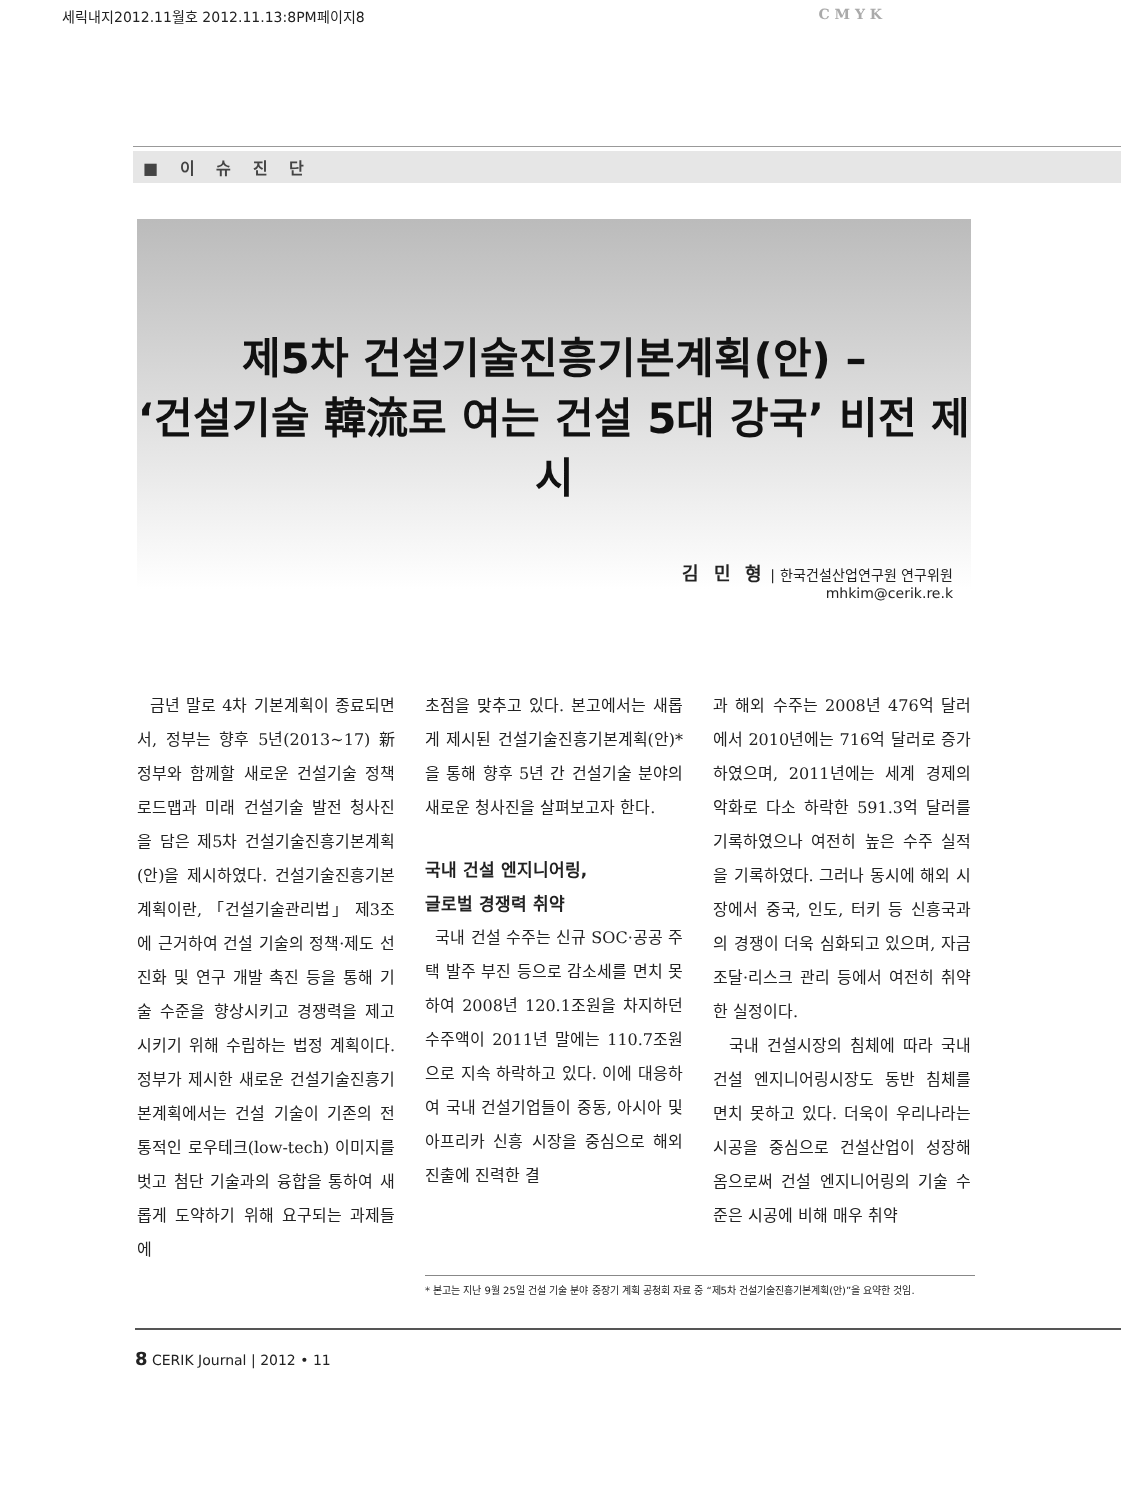세릭내지2012.11월호 2012.11.13:8PM페이지8 C M Y K
■ 이 슈 진 단
제5차 건설기술진흥기본계획(안) –
‘건설기술 韓流로 여는 건설 5대 강국’ 비전 제시
김 민 형 | 한국건설산업연구원 연구위원
mhkim@cerik.re.k
금년 말로 4차 기본계획이 종료되면서, 정부는 향후 5년(2013~17) 新정부와 함께할 새로운 건설기술 정책 로드맵과 미래 건설기술 발전 청사진을 담은 제5차 건설기술진흥기본계획(안)을 제시하였다. 건설기술진흥기본계획이란, 「건설기술관리법」 제3조에 근거하여 건설 기술의 정책·제도 선진화 및 연구 개발 촉진 등을 통해 기술 수준을 향상시키고 경쟁력을 제고시키기 위해 수립하는 법정 계획이다. 정부가 제시한 새로운 건설기술진흥기본계획에서는 건설 기술이 기존의 전통적인 로우테크(low-tech) 이미지를 벗고 첨단 기술과의 융합을 통하여 새롭게 도약하기 위해 요구되는 과제들에
초점을 맞추고 있다. 본고에서는 새롭게 제시된 건설기술진흥기본계획(안)*을 통해 향후 5년 간 건설기술 분야의 새로운 청사진을 살펴보고자 한다.
국내 건설 엔지니어링,
글로벌 경쟁력 취약
국내 건설 수주는 신규 SOC·공공 주택 발주 부진 등으로 감소세를 면치 못하여 2008년 120.1조원을 차지하던 수주액이 2011년 말에는 110.7조원으로 지속 하락하고 있다. 이에 대응하여 국내 건설기업들이 중동, 아시아 및 아프리카 신흥 시장을 중심으로 해외 진출에 진력한 결
과 해외 수주는 2008년 476억 달러에서 2010년에는 716억 달러로 증가하였으며, 2011년에는 세계 경제의 악화로 다소 하락한 591.3억 달러를 기록하였으나 여전히 높은 수주 실적을 기록하였다. 그러나 동시에 해외 시장에서 중국, 인도, 터키 등 신흥국과의 경쟁이 더욱 심화되고 있으며, 자금 조달·리스크 관리 등에서 여전히 취약한 실정이다.
국내 건설시장의 침체에 따라 국내 건설 엔지니어링시장도 동반 침체를 면치 못하고 있다. 더욱이 우리나라는 시공을 중심으로 건설산업이 성장해 옴으로써 건설 엔지니어링의 기술 수준은 시공에 비해 매우 취약
* 본고는 지난 9월 25일 건설 기술 분야 중장기 계획 공청회 자료 중 “제5차 건설기술진흥기본계획(안)”을 요약한 것임.
8 CERIK Journal | 2012 • 11